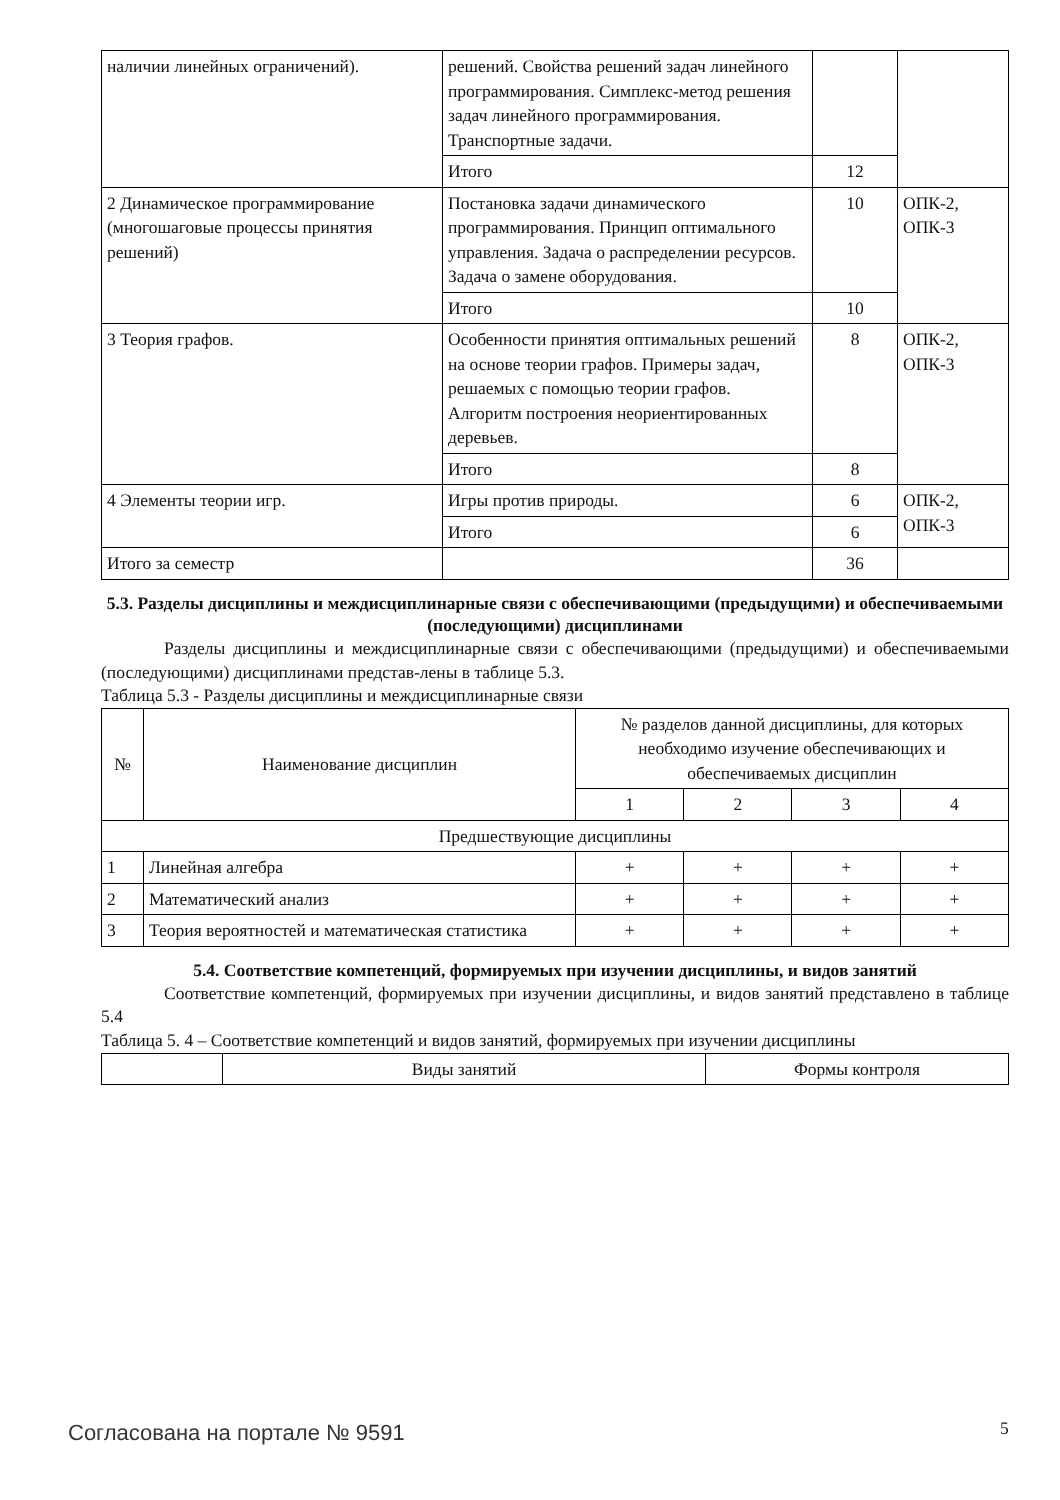| наличии линейных ограничений). | решений. Свойства решений задач линейного программирования. Симплекс-метод решения задач линейного программирования. Транспортные задачи. | | |
| | Итого | 12 | |
| 2 Динамическое программирование (многошаговые процессы принятия решений) | Постановка задачи динамического программирования. Принцип оптимального управления. Задача о распределении ресурсов. Задача о замене оборудования. | 10 | ОПК-2, ОПК-3 |
| | Итого | 10 | |
| 3 Теория графов. | Особенности принятия оптимальных решений на основе теории графов. Примеры задач, решаемых с помощью теории графов. Алгоритм построения неориентированных деревьев. | 8 | ОПК-2, ОПК-3 |
| | Итого | 8 | |
| 4 Элементы теории игр. | Игры против природы. | 6 | ОПК-2, ОПК-3 |
| | Итого | 6 | |
| Итого за семестр | | 36 | |
5.3. Разделы дисциплины и междисциплинарные связи с обеспечивающими (предыдущими) и обеспечиваемыми (последующими) дисциплинами
Разделы дисциплины и междисциплинарные связи с обеспечивающими (предыдущими) и обеспечиваемыми (последующими) дисциплинами представ-лены в таблице 5.3.
Таблица 5.3 - Разделы дисциплины и междисциплинарные связи
| № | Наименование дисциплин | № разделов данной дисциплины, для которых необходимо изучение обеспечивающих и обеспечиваемых дисциплин | | | |
| --- | --- | --- | --- | --- | --- |
| | | 1 | 2 | 3 | 4 |
| Предшествующие дисциплины | | | | | |
| 1 | Линейная алгебра | + | + | + | + |
| 2 | Математический анализ | + | + | + | + |
| 3 | Теория вероятностей и математическая статистика | + | + | + | + |
5.4. Соответствие компетенций, формируемых при изучении дисциплины, и видов занятий
Соответствие компетенций, формируемых при изучении дисциплины, и видов занятий представлено в таблице 5.4
Таблица 5. 4 – Соответствие компетенций и видов занятий, формируемых при изучении дисциплины
| | Виды занятий | Формы контроля |
Согласована на портале № 9591 5